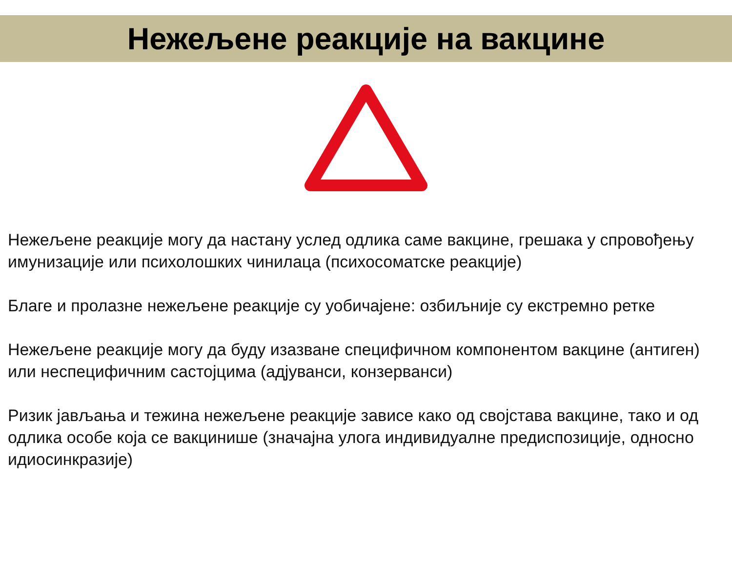Нежељене реакције на вакцине
Нежељене реакције могу да настану услед одлика саме вакцине, грешака у спровођењу имунизације или психолошких чинилаца (психосоматске реакције)
Благе и пролазне нежељене реакције су уобичајене: озбиљније су екстремно ретке
Нежељене реакције могу да буду изазване специфичном компонентом вакцине (антиген) или неспецифичним састојцима (адјуванси, конзерванси)
Ризик јављања и тежина нежељене реакције зависе како од својстава вакцине, тако и од одлика особе која се вакцинише (значајна улога индивидуалне предиспозиције, односно идиосинкразије)